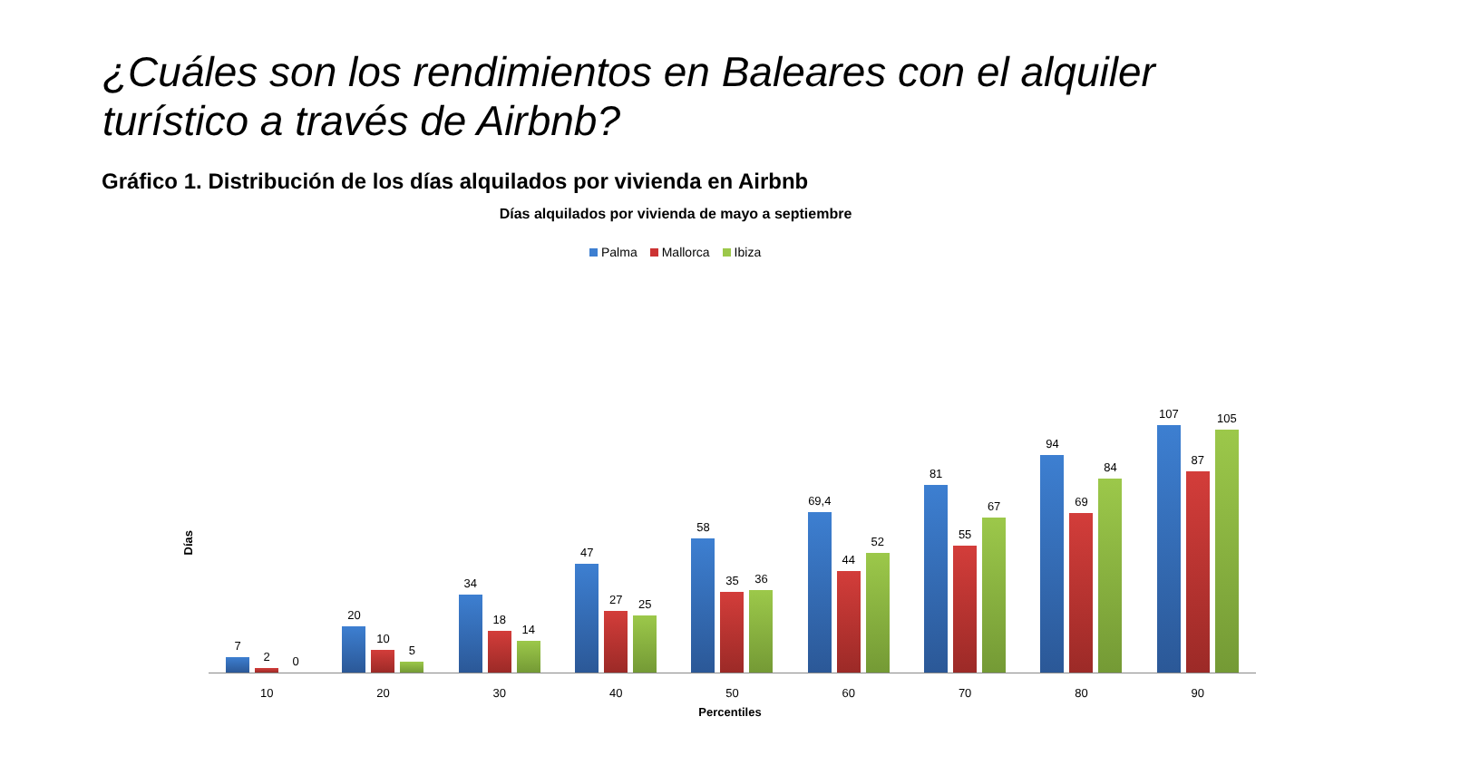¿Cuáles son los rendimientos en Baleares con el alquiler
turístico a través de Airbnb?
Gráfico 1. Distribución de los días alquilados por vivienda en Airbnb
Días alquilados por vivienda de mayo a septiembre
Palma Mallorca Ibiza
Días
7
2
0
10
20
10
5
20
34
18
14
30
47
27
25
40
58
35
36
50
69,4
44
52
60
81
55
67
70
94
69
84
80
107
87
105
90
Percentiles